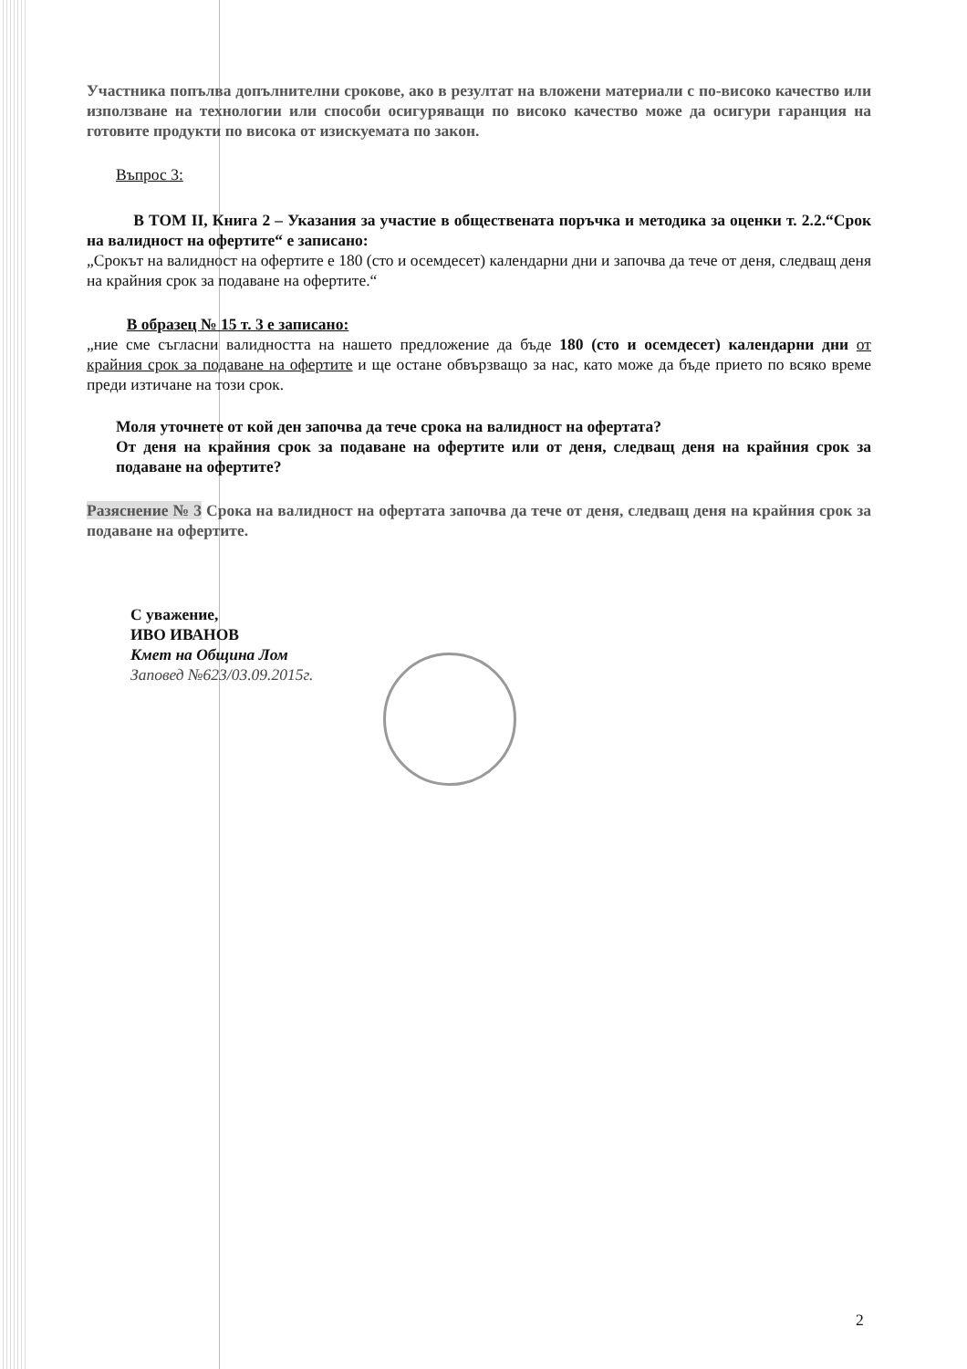Участника попълва допълнителни срокове, ако в резултат на вложени материали с по-високо качество или използване на технологии или способи осигуряващи по високо качество може да осигури гаранция на готовите продукти по висока от изискуемата по закон.
Въпрос 3:
В ТОМ II, Книга 2 – Указания за участие в обществената поръчка и методика за оценки т. 2.2.“Срок на валидност на офертите“ е записано:
„Срокът на валидност на офертите е 180 (сто и осемдесет) календарни дни и започва да тече от деня, следващ деня на крайния срок за подаване на офертите.“
В образец № 15 т. 3 е записано:
„ние сме съгласни валидността на нашето предложение да бъде 180 (сто и осемдесет) календарни дни от крайния срок за подаване на офертите и ще остане обвързващо за нас, като може да бъде прието по всяко време преди изтичане на този срок.
Моля уточнете от кой ден започва да тече срока на валидност на офертата?
От деня на крайния срок за подаване на офертите или от деня, следващ деня на крайния срок за подаване на офертите?
Разяснение № 3 Срока на валидност на офертата започва да тече от деня, следващ деня на крайния срок за подаване на офертите.
С уважение,
ИВО ИВАНОВ
Кмет на Община Лом
Заповед №623/03.09.2015г.
2